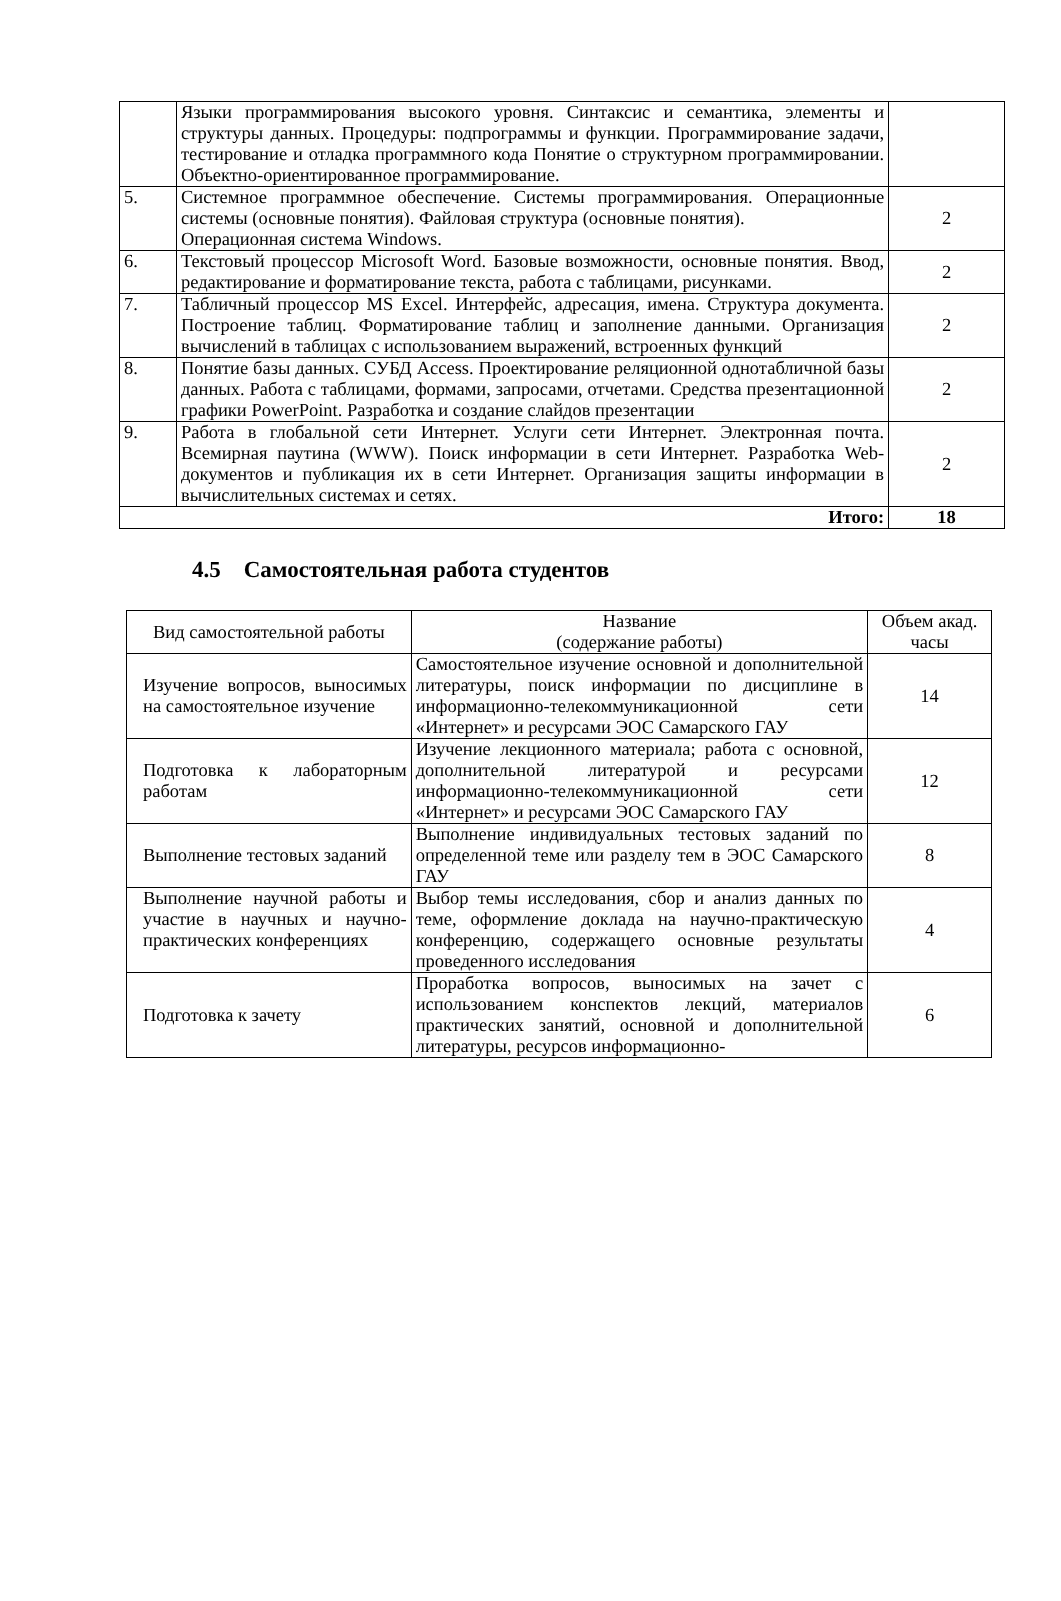| | Языки программирования высокого уровня. Синтаксис и семантика, элементы и структуры данных. Процедуры: подпрограммы и функции. Программирование задачи, тестирование и отладка программного кода Понятие о структурном программировании. Объектно-ориентированное программирование. | |
| 5. | Системное программное обеспечение. Системы программирования. Операционные системы (основные понятия). Файловая структура (основные понятия). Операционная система Windows. | 2 |
| 6. | Текстовый процессор Microsoft Word. Базовые возможности, основные понятия. Ввод, редактирование и форматирование текста, работа с таблицами, рисунками. | 2 |
| 7. | Табличный процессор MS Excel. Интерфейс, адресация, имена. Структура документа. Построение таблиц. Форматирование таблиц и заполнение данными. Организация вычислений в таблицах с использованием выражений, встроенных функций | 2 |
| 8. | Понятие базы данных. СУБД Access. Проектирование реляционной однотабличной базы данных. Работа с таблицами, формами, запросами, отчетами. Средства презентационной графики PowerPoint. Разработка и создание слайдов презентации | 2 |
| 9. | Работа в глобальной сети Интернет. Услуги сети Интернет. Электронная почта. Всемирная паутина (WWW). Поиск информации в сети Интернет. Разработка Web-документов и публикация их в сети Интернет. Организация защиты информации в вычислительных системах и сетях. | 2 |
| Итого: | | 18 |
4.5 Самостоятельная работа студентов
| Вид самостоятельной работы | Название (содержание работы) | Объем акад. часы |
| --- | --- | --- |
| Изучение вопросов, выносимых на самостоятельное изучение | Самостоятельное изучение основной и дополнительной литературы, поиск информации по дисциплине в информационно-телекоммуникационной сети «Интернет» и ресурсами ЭОС Самарского ГАУ | 14 |
| Подготовка к лабораторным работам | Изучение лекционного материала; работа с основной, дополнительной литературой и ресурсами информационно-телекоммуникационной сети «Интернет» и ресурсами ЭОС Самарского ГАУ | 12 |
| Выполнение тестовых заданий | Выполнение индивидуальных тестовых заданий по определенной теме или разделу тем в ЭОС Самарского ГАУ | 8 |
| Выполнение научной работы и участие в научных и научно-практических конференциях | Выбор темы исследования, сбор и анализ данных по теме, оформление доклада на научно-практическую конференцию, содержащего основные результаты проведенного исследования | 4 |
| Подготовка к зачету | Проработка вопросов, выносимых на зачет с использованием конспектов лекций, материалов практических занятий, основной и дополнительной литературы, ресурсов информационно- | 6 |